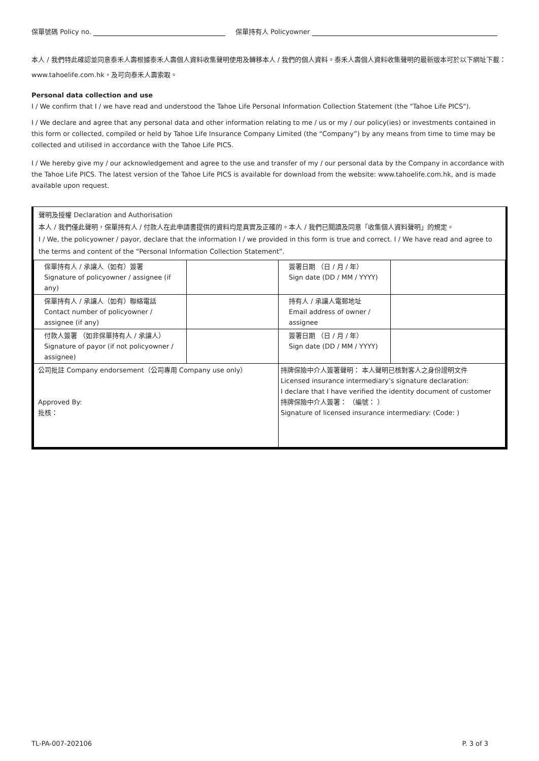保單號碼 Policy no. 保單持有人 Policyowner
本人 / 我們特此確認並同意泰禾人壽根據泰禾人壽個人資料收集聲明使用及轉移本人 / 我們的個人資料。泰禾人壽個人資料收集聲明的最新版本可於以下網址下載：www.tahoelife.com.hk，及可向泰禾人壽索取。
Personal data collection and use
I / We confirm that I / we have read and understood the Tahoe Life Personal Information Collection Statement (the "Tahoe Life PICS").
I / We declare and agree that any personal data and other information relating to me / us or my / our policy(ies) or investments contained in this form or collected, compiled or held by Tahoe Life Insurance Company Limited (the “Company”) by any means from time to time may be collected and utilised in accordance with the Tahoe Life PICS.
I / We hereby give my / our acknowledgement and agree to the use and transfer of my / our personal data by the Company in accordance with the Tahoe Life PICS. The latest version of the Tahoe Life PICS is available for download from the website: www.tahoelife.com.hk, and is made available upon request.
聲明及授權 Declaration and Authorisation
本人 / 我們僅此聲明，保單持有人 / 付款人在此申請書提供的資料均是真實及正確的。本人 / 我們已閱讀及同意「收集個人資料聲明」的規定。
I / We, the policyowner / payor, declare that the information I / we provided in this form is true and correct. I / We have read and agree to the terms and content of the “Personal Information Collection Statement”.
| 保單持有人 / 承讓人（如有）簽署 Signature of policyowner / assignee (if any) | | 簽署日期 （日 / 月 / 年） Sign date (DD / MM / YYYY) | |
| 保單持有人 / 承讓人（如有）聯絡電話 Contact number of policyowner / assignee (if any) | | 持有人 / 承讓人電郵地址 Email address of owner / assignee | |
| 付款人簽署 （如非保單持有人 / 承讓人） Signature of payor (if not policyowner / assignee) | | 簽署日期 （日 / 月 / 年） Sign date (DD / MM / YYYY) | |
| 公司批註 Company endorsement（公司專用 Company use only） Approved By: 批核： | | 持牌保險中介人簽署聲明： 本人聲明已核對客人之身份證明文件 Licensed insurance intermediary’s signature declaration: I declare that I have verified the identity document of customer 持牌保險中介人簽署： （編號： ） Signature of licensed insurance intermediary: (Code: ) | |
TL-PA-007-202106 P. 3 of 3